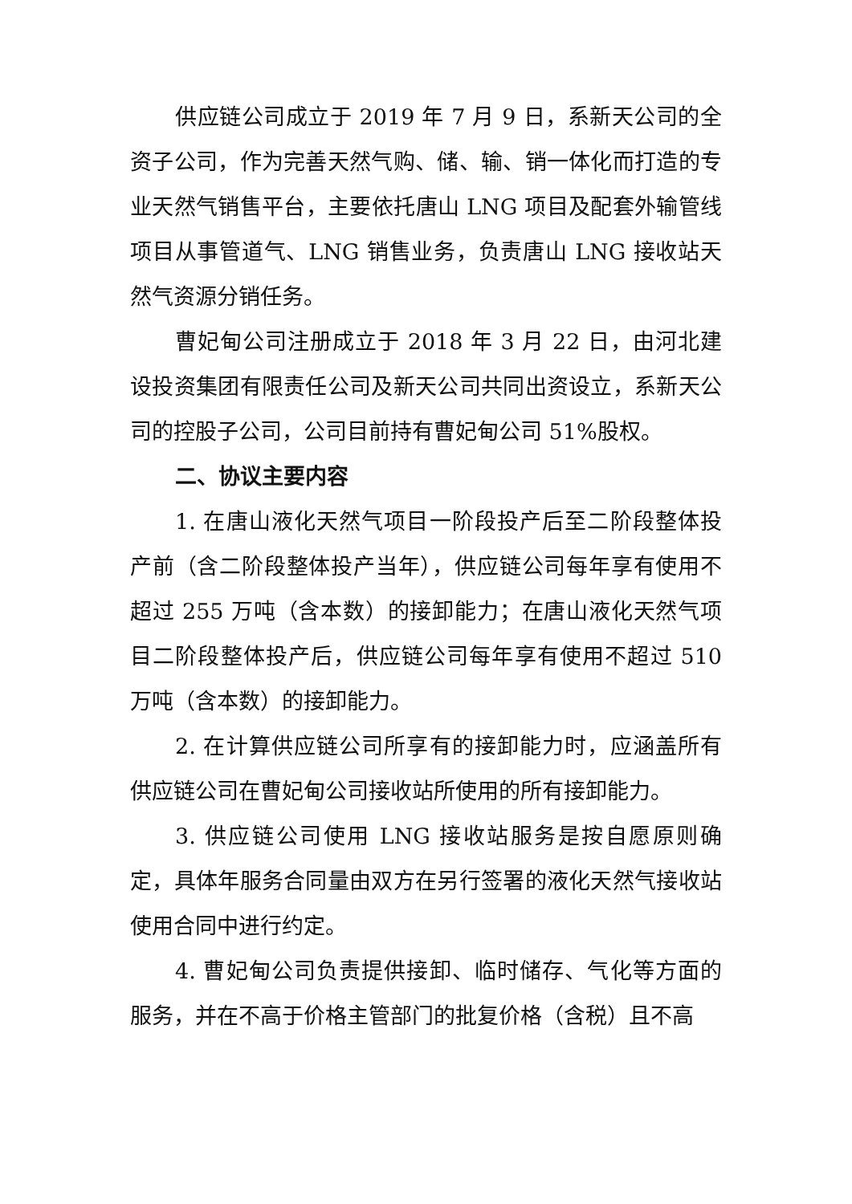供应链公司成立于 2019 年 7 月 9 日，系新天公司的全资子公司，作为完善天然气购、储、输、销一体化而打造的专业天然气销售平台，主要依托唐山 LNG 项目及配套外输管线项目从事管道气、LNG 销售业务，负责唐山 LNG 接收站天然气资源分销任务。
曹妃甸公司注册成立于 2018 年 3 月 22 日，由河北建设投资集团有限责任公司及新天公司共同出资设立，系新天公司的控股子公司，公司目前持有曹妃甸公司 51%股权。
二、协议主要内容
1. 在唐山液化天然气项目一阶段投产后至二阶段整体投产前（含二阶段整体投产当年），供应链公司每年享有使用不超过 255 万吨（含本数）的接卸能力；在唐山液化天然气项目二阶段整体投产后，供应链公司每年享有使用不超过 510 万吨（含本数）的接卸能力。
2. 在计算供应链公司所享有的接卸能力时，应涵盖所有供应链公司在曹妃甸公司接收站所使用的所有接卸能力。
3. 供应链公司使用 LNG 接收站服务是按自愿原则确定，具体年服务合同量由双方在另行签署的液化天然气接收站使用合同中进行约定。
4. 曹妃甸公司负责提供接卸、临时储存、气化等方面的服务，并在不高于价格主管部门的批复价格（含税）且不高